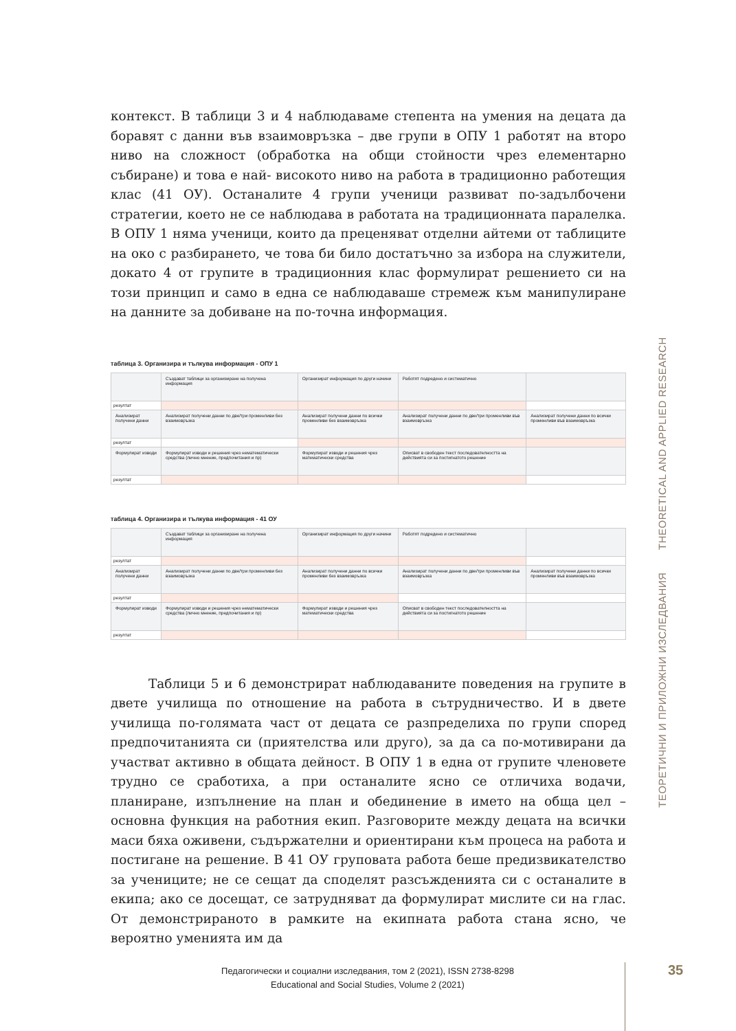контекст. В таблици 3 и 4 наблюдаваме степента на умения на децата да боравят с данни във взаимовръзка – две групи в ОПУ 1 работят на второ ниво на сложност (обработка на общи стойности чрез елементарно събиране) и това е най- високото ниво на работа в традиционно работещия клас (41 ОУ). Останалите 4 групи ученици развиват по-задълбочени стратегии, което не се наблюдава в работата на традиционната паралелка. В ОПУ 1 няма ученици, които да преценяват отделни айтеми от таблиците на око с разбирането, че това би било достатъчно за избора на служители, докато 4 от групите в традиционния клас формулират решението си на този принцип и само в една се наблюдаваше стремеж към манипулиране на данните за добиване на по-точна информация.
таблица 3. Организира и тълкува информация - ОПУ 1
| | Създават таблици за организиране на получена информация | Организират информация по други начини | Работят подредено и систематично | |
| резултат | | | | |
| Анализират получени данни | Анализират получени данни по две/три променливи без взаимовръзка | Анализират получени данни по всички променливи без взаимовръзка | Анализират получени данни по две/три променливи във взаимовръзка | Анализират получени данни по всички променливи във взаимовръзка |
| резултат | | | | |
| Формулират изводи | Формулират изводи и решения чрез нематематически средства (лично мнение, предпочитания и пр) | Формулират изводи и решения чрез математически средства | Описват в свободен текст последователността на действията си за постигнатото решение | |
| резултат | | | | |
таблица 4. Организира и тълкува информация - 41 ОУ
| | Създават таблици за организиране на получена информация | Организират информация по други начини | Работят подредено и систематично | |
| резултат | | | | |
| Анализират получени данни | Анализират получени данни по две/три променливи без взаимовръзка | Анализират получени данни по всички променливи без взаимовръзка | Анализират получени данни по две/три променливи във взаимовръзка | Анализират получени данни по всички променливи във взаимовръзка |
| резултат | | | | |
| Формулират изводи | Формулират изводи и решения чрез нематематически средства (лично мнение, предпочитания и пр) | Формулират изводи и решения чрез математически средства | Описват в свободен текст последователността на действията си за постигнатото решение | |
| резултат | | | | |
Таблици 5 и 6 демонстрират наблюдаваните поведения на групите в двете училища по отношение на работа в сътрудничество. И в двете училища по-голямата част от децата се разпределиха по групи според предпочитанията си (приятелства или друго), за да са по-мотивирани да участват активно в общата дейност. В ОПУ 1 в една от групите членовете трудно се сработиха, а при останалите ясно се отличиха водачи, планиране, изпълнение на план и обединение в името на обща цел – основна функция на работния екип. Разговорите между децата на всички маси бяха оживени, съдържателни и ориентирани към процеса на работа и постигане на решение. В 41 ОУ груповата работа беше предизвикателство за учениците; не се сещат да споделят разсъжденията си с останалите в екипа; ако се досещат, се затрудняват да формулират мислите си на глас. От демонстрираното в рамките на екипната работа стана ясно, че вероятно уменията им да
ТЕОРЕТИЧНИ И ПРИЛОЖНИ ИЗСЛЕДВАНИЯ THEORETICAL AND APPLIED RESEARCH
Педагогически и социални изследвания, том 2 (2021), ISSN 2738-8298
Educational and Social Studies, Volume 2 (2021)
35